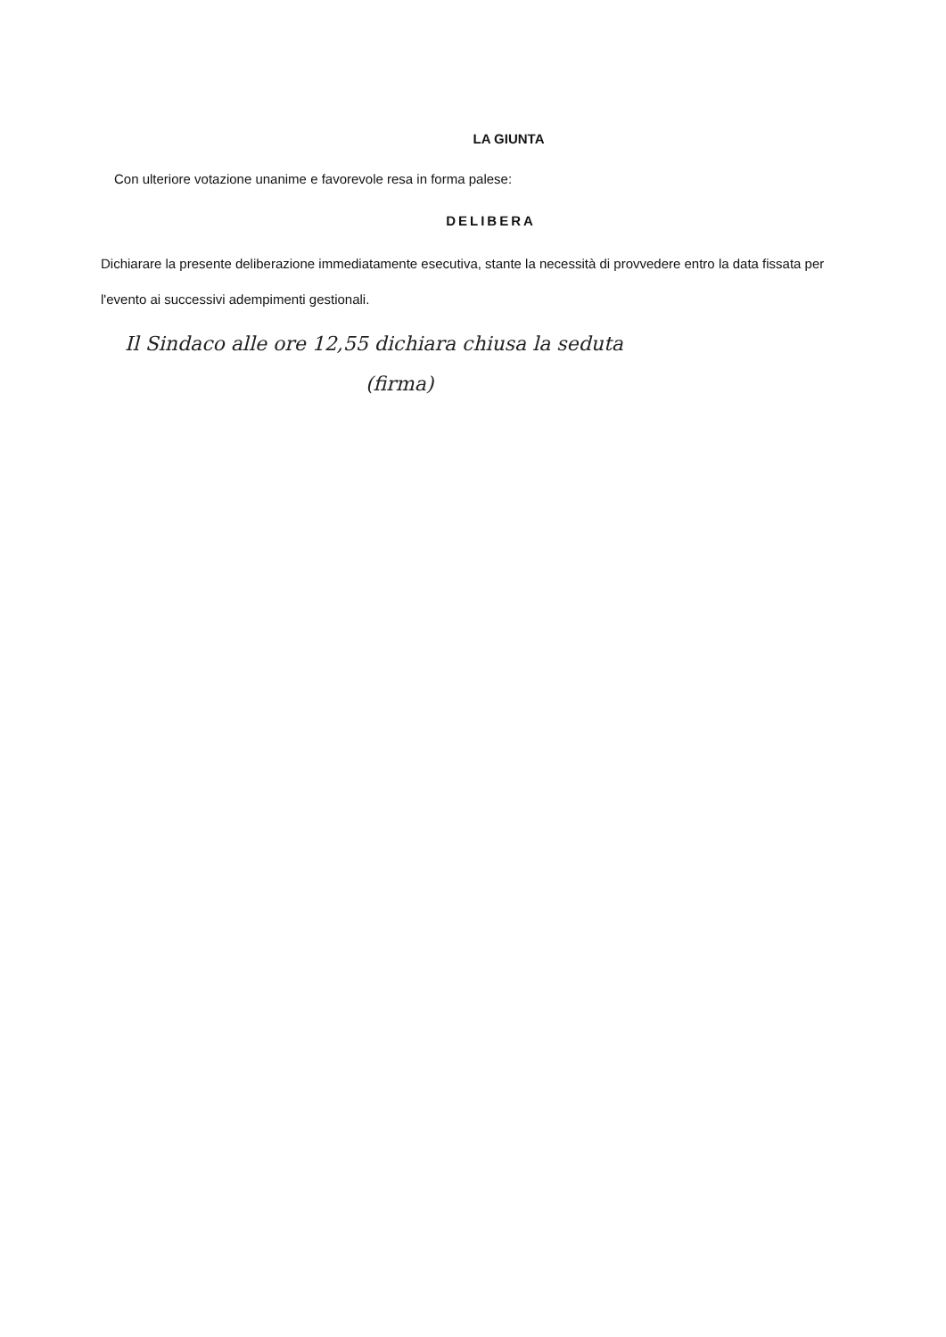LA GIUNTA
Con ulteriore votazione unanime e favorevole resa in forma palese:
DELIBERA
Dichiarare la presente deliberazione immediatamente esecutiva, stante la necessità di provvedere entro la data fissata per l'evento ai successivi adempimenti gestionali.
Il Sindaco alle ore 12,55 dichiara chiusa la seduta
(firma)